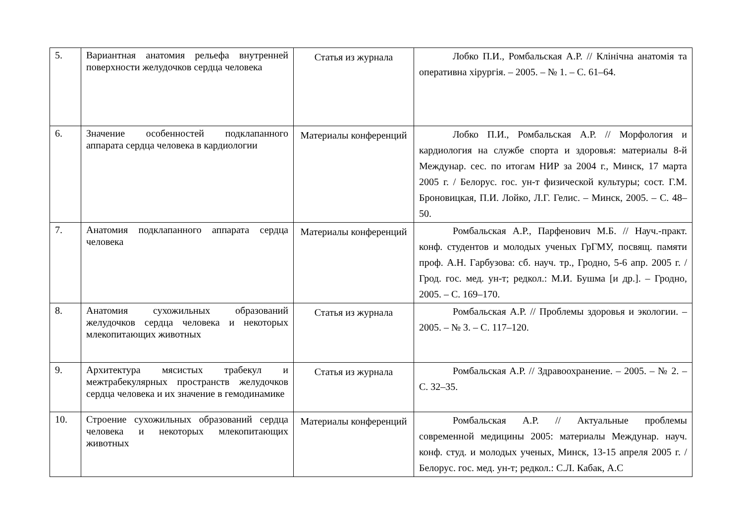| 5. | Вариантная анатомия рельефа внутренней поверхности желудочков сердца человека | Статья из журнала | Лобко П.И., Ромбальская А.Р. // Клінічна анатомія та оперативна хірургія. – 2005. – № 1. – С. 61–64. |
| 6. | Значение особенностей подклапанного аппарата сердца человека в кардиологии | Материалы конференций | Лобко П.И., Ромбальская А.Р. // Морфология и кардиология на службе спорта и здоровья: материалы 8-й Междунар. сес. по итогам НИР за 2004 г., Минск, 17 марта 2005 г. / Белорус. гос. ун-т физической культуры; сост. Г.М. Броновицкая, П.И. Лойко, Л.Г. Гелис. – Минск, 2005. – С. 48–50. |
| 7. | Анатомия подклапанного аппарата сердца человека | Материалы конференций | Ромбальская А.Р., Парфенович М.Б. // Науч.-практ. конф. студентов и молодых ученых ГрГМУ, посвящ. памяти проф. А.Н. Гарбузова: сб. науч. тр., Гродно, 5-6 апр. 2005 г. / Грод. гос. мед. ун-т; редкол.: М.И. Бушма [и др.]. – Гродно, 2005. – С. 169–170. |
| 8. | Анатомия сухожильных образований желудочков сердца человека и некоторых млекопитающих животных | Статья из журнала | Ромбальская А.Р. // Проблемы здоровья и экологии. – 2005. – № 3. – С. 117–120. |
| 9. | Архитектура мясистых трабекул и межтрабекулярных пространств желудочков сердца человека и их значение в гемодинамике | Статья из журнала | Ромбальская А.Р. // Здравоохранение. – 2005. – № 2. – С. 32–35. |
| 10. | Строение сухожильных образований сердца человека и некоторых млекопитающих животных | Материалы конференций | Ромбальская А.Р. // Актуальные проблемы современной медицины 2005: материалы Междунар. науч. конф. студ. и молодых ученых, Минск, 13-15 апреля 2005 г. / Белорус. гос. мед. ун-т; редкол.: С.Л. Кабак, А.С |